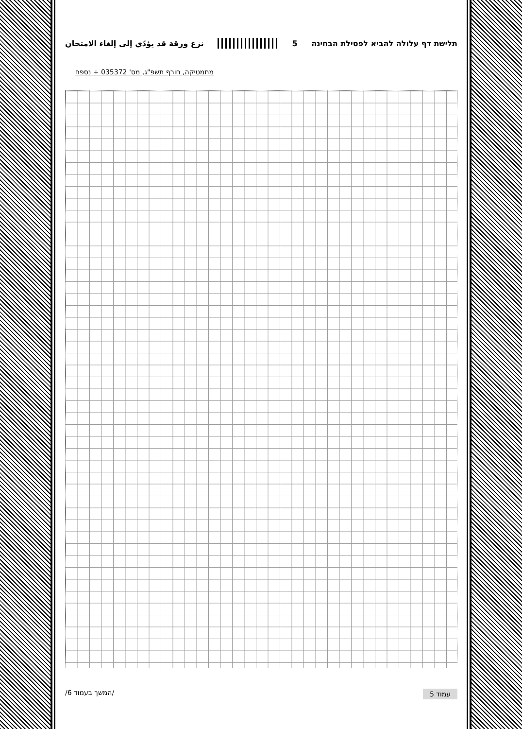نزع ورقة قد يؤدّي إلى إلغاء الامتحان 5 תלישת דף עלולה להביא לפסילת הבחינה
מתמטיקה, חורף תשפ"ג, מס' 035372 + נספח
/המשך בעמוד 6/ עמוד 5